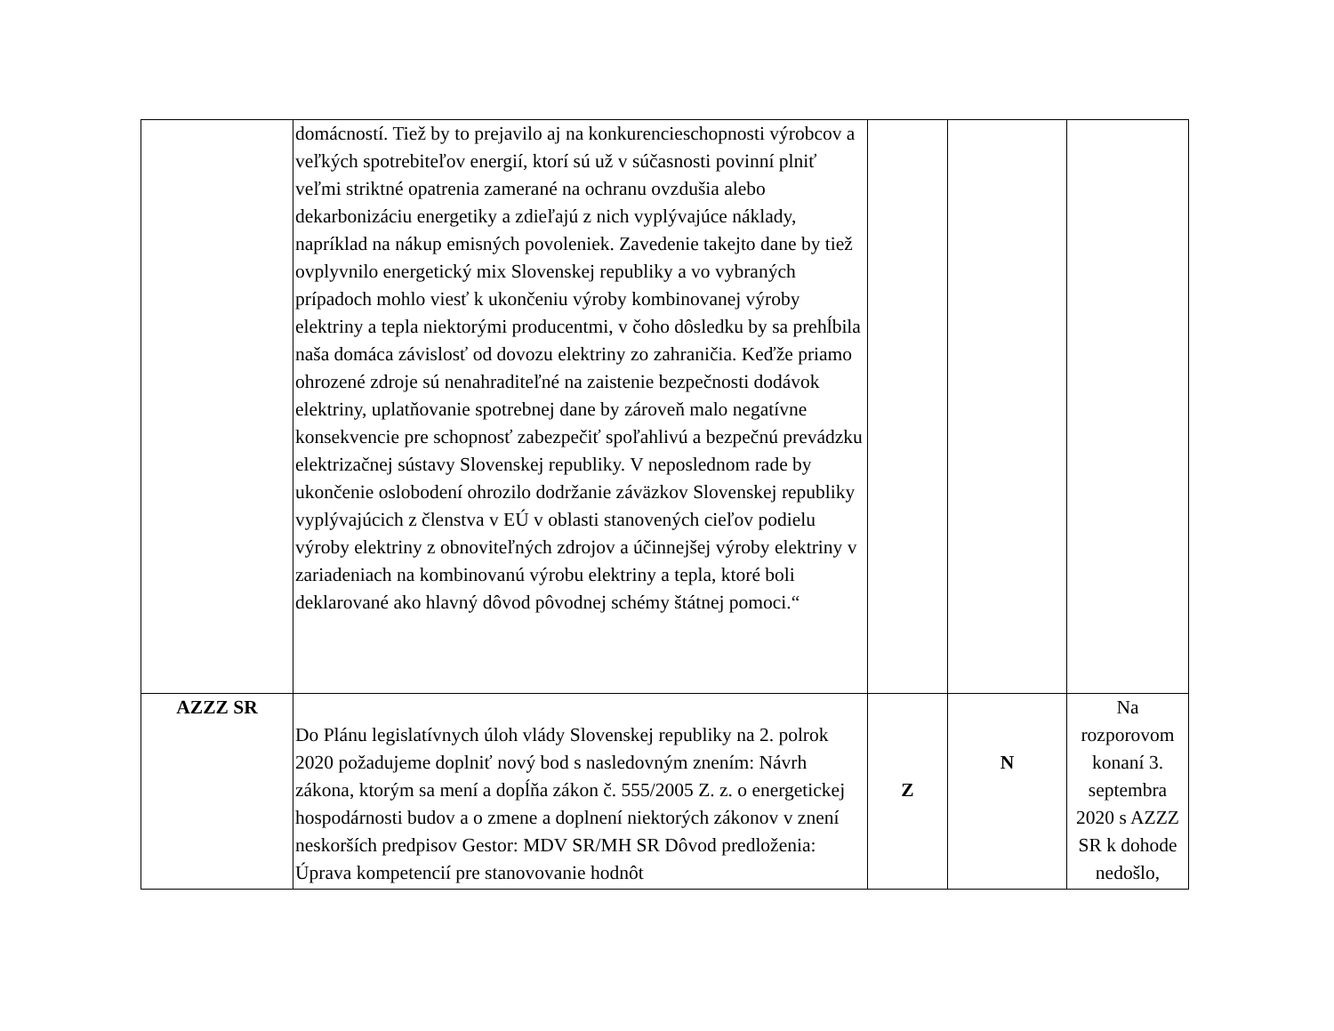| | domácností. Tiež by to prejavilo aj na konkurencieschopnosti výrobcov a veľkých spotrebiteľov energií, ktorí sú už v súčasnosti povinní plniť veľmi striktné opatrenia zamerané na ochranu ovzdušia alebo dekarbonizáciu energetiky a zdieľajú z nich vyplývajúce náklady, napríklad na nákup emisných povoleniek. Zavedenie takejto dane by tiež ovplyvnilo energetický mix Slovenskej republiky a vo vybraných prípadoch mohlo viesť k ukončeniu výroby kombinovanej výroby elektriny a tepla niektorými producentmi, v čoho dôsledku by sa prehĺbila naša domáca závislosť od dovozu elektriny zo zahraničia. Keďže priamo ohrozené zdroje sú nenahraditeľné na zaistenie bezpečnosti dodávok elektriny, uplatňovanie spotrebnej dane by zároveň malo negatívne konsekvencie pre schopnosť zabezpečiť spoľahlivú a bezpečnú prevádzku elektrizačnej sústavy Slovenskej republiky. V neposlednom rade by ukončenie oslobodení ohrozilo dodržanie záväzkov Slovenskej republiky vyplývajúcich z členstva v EÚ v oblasti stanovených cieľov podielu výroby elektriny z obnoviteľných zdrojov a účinnejšej výroby elektriny v zariadeniach na kombinovanú výrobu elektriny a tepla, ktoré boli deklarované ako hlavný dôvod pôvodnej schémy štátnej pomoci.“ | | | |
| AZZZ SR | Do Plánu legislatívnych úloh vlády Slovenskej republiky na 2. polrok 2020 požadujeme doplniť nový bod s nasledovným znením: Návrh zákona, ktorým sa mení a dopĺňa zákon č. 555/2005 Z. z. o energetickej hospodárnosti budov a o zmene a doplnení niektorých zákonov v znení neskorších predpisov Gestor: MDV SR/MH SR Dôvod predloženia: Úprava kompetencií pre stanovovanie hodnôt | Z | N | Na rozporovom konaní 3. septembra 2020 s AZZZ SR k dohode nedošlo, |